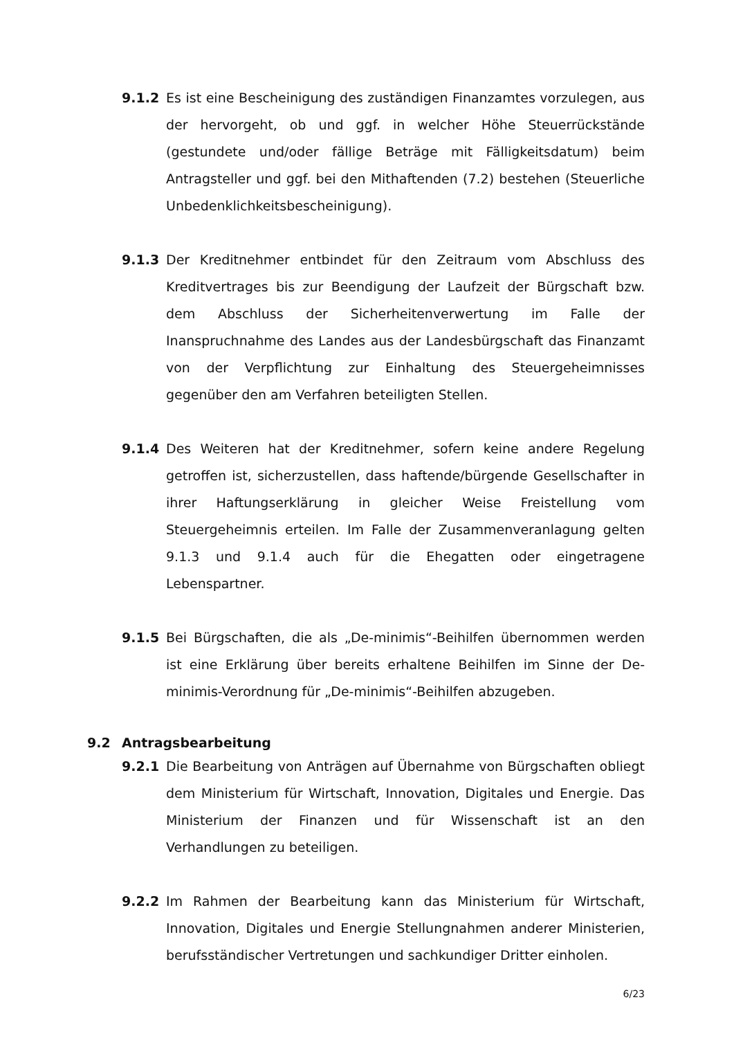9.1.2 Es ist eine Bescheinigung des zuständigen Finanzamtes vorzulegen, aus der hervorgeht, ob und ggf. in welcher Höhe Steuerrückstände (gestundete und/oder fällige Beträge mit Fälligkeitsdatum) beim Antragsteller und ggf. bei den Mithaftenden (7.2) bestehen (Steuerliche Unbedenklichkeitsbescheinigung).
9.1.3 Der Kreditnehmer entbindet für den Zeitraum vom Abschluss des Kreditvertrages bis zur Beendigung der Laufzeit der Bürgschaft bzw. dem Abschluss der Sicherheitenverwertung im Falle der Inanspruchnahme des Landes aus der Landesbürgschaft das Finanzamt von der Verpflichtung zur Einhaltung des Steuergeheimnisses gegenüber den am Verfahren beteiligten Stellen.
9.1.4 Des Weiteren hat der Kreditnehmer, sofern keine andere Regelung getroffen ist, sicherzustellen, dass haftende/bürgende Gesellschafter in ihrer Haftungserklärung in gleicher Weise Freistellung vom Steuergeheimnis erteilen. Im Falle der Zusammenveranlagung gelten 9.1.3 und 9.1.4 auch für die Ehegatten oder eingetragene Lebenspartner.
9.1.5 Bei Bürgschaften, die als „De-minimis“-Beihilfen übernommen werden ist eine Erklärung über bereits erhaltene Beihilfen im Sinne der De-minimis-Verordnung für „De-minimis“-Beihilfen abzugeben.
9.2 Antragsbearbeitung
9.2.1 Die Bearbeitung von Anträgen auf Übernahme von Bürgschaften obliegt dem Ministerium für Wirtschaft, Innovation, Digitales und Energie. Das Ministerium der Finanzen und für Wissenschaft ist an den Verhandlungen zu beteiligen.
9.2.2 Im Rahmen der Bearbeitung kann das Ministerium für Wirtschaft, Innovation, Digitales und Energie Stellungnahmen anderer Ministerien, berufsständischer Vertretungen und sachkundiger Dritter einholen.
6/23